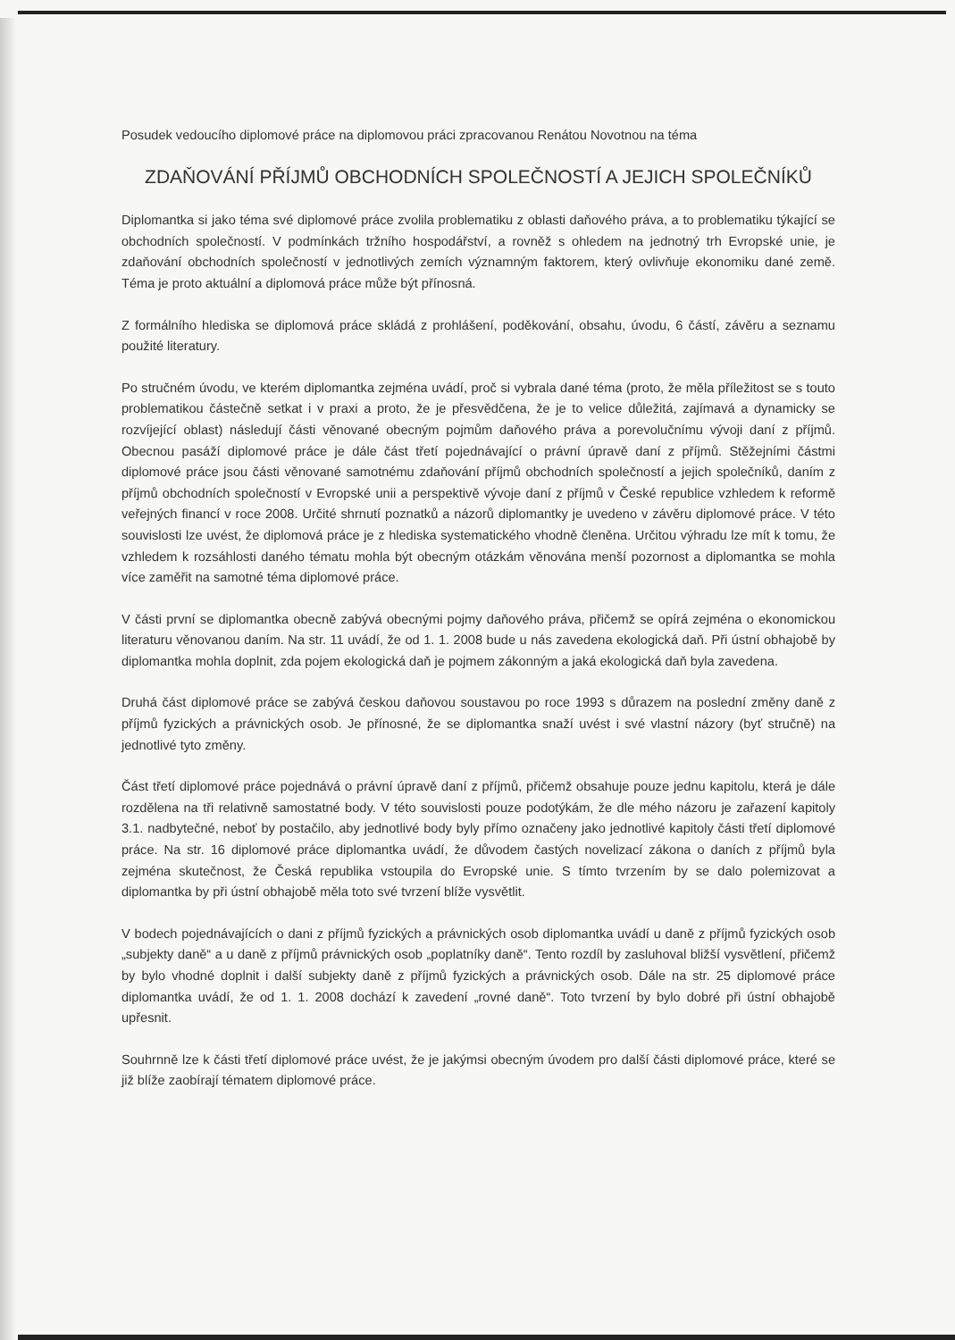Posudek vedoucího diplomové práce na diplomovou práci zpracovanou Renátou Novotnou na téma
ZDAŇOVÁNÍ PŘÍJMŮ OBCHODNÍCH SPOLEČNOSTÍ A JEJICH SPOLEČNÍKŮ
Diplomantka si jako téma své diplomové práce zvolila problematiku z oblasti daňového práva, a to problematiku týkající se obchodních společností. V podmínkách tržního hospodářství, a rovněž s ohledem na jednotný trh Evropské unie, je zdaňování obchodních společností v jednotlivých zemích významným faktorem, který ovlivňuje ekonomiku dané země. Téma je proto aktuální a diplomová práce může být přínosná.
Z formálního hlediska se diplomová práce skládá z prohlášení, poděkování, obsahu, úvodu, 6 částí, závěru a seznamu použité literatury.
Po stručném úvodu, ve kterém diplomantka zejména uvádí, proč si vybrala dané téma (proto, že měla příležitost se s touto problematikou částečně setkat i v praxi a proto, že je přesvědčena, že je to velice důležitá, zajímavá a dynamicky se rozvíjející oblast) následují části věnované obecným pojmům daňového práva a porevolučnímu vývoji daní z příjmů. Obecnou pasáží diplomové práce je dále část třetí pojednávající o právní úpravě daní z příjmů. Stěžejními částmi diplomové práce jsou části věnované samotnému zdaňování příjmů obchodních společností a jejich společníků, daním z příjmů obchodních společností v Evropské unii a perspektivě vývoje daní z příjmů v České republice vzhledem k reformě veřejných financí v roce 2008. Určité shrnutí poznatků a názorů diplomantky je uvedeno v závěru diplomové práce. V této souvislosti lze uvést, že diplomová práce je z hlediska systematického vhodně členěna. Určitou výhradu lze mít k tomu, že vzhledem k rozsáhlosti daného tématu mohla být obecným otázkám věnována menší pozornost a diplomantka se mohla více zaměřit na samotné téma diplomové práce.
V části první se diplomantka obecně zabývá obecnými pojmy daňového práva, přičemž se opírá zejména o ekonomickou literaturu věnovanou daním. Na str. 11 uvádí, že od 1. 1. 2008 bude u nás zavedena ekologická daň. Při ústní obhajobě by diplomantka mohla doplnit, zda pojem ekologická daň je pojmem zákonným a jaká ekologická daň byla zavedena.
Druhá část diplomové práce se zabývá českou daňovou soustavou po roce 1993 s důrazem na poslední změny daně z příjmů fyzických a právnických osob. Je přínosné, že se diplomantka snaží uvést i své vlastní názory (byť stručně) na jednotlivé tyto změny.
Část třetí diplomové práce pojednává o právní úpravě daní z příjmů, přičemž obsahuje pouze jednu kapitolu, která je dále rozdělena na tři relativně samostatné body. V této souvislosti pouze podotýkám, že dle mého názoru je zařazení kapitoly 3.1. nadbytečné, neboť by postačilo, aby jednotlivé body byly přímo označeny jako jednotlivé kapitoly části třetí diplomové práce. Na str. 16 diplomové práce diplomantka uvádí, že důvodem častých novelizací zákona o daních z příjmů byla zejména skutečnost, že Česká republika vstoupila do Evropské unie. S tímto tvrzením by se dalo polemizovat a diplomantka by při ústní obhajobě měla toto své tvrzení blíže vysvětlit.
V bodech pojednávajících o dani z příjmů fyzických a právnických osob diplomantka uvádí u daně z příjmů fyzických osob „subjekty daně“ a u daně z příjmů právnických osob „poplatníky daně“. Tento rozdíl by zasluhoval bližší vysvětlení, přičemž by bylo vhodné doplnit i další subjekty daně z příjmů fyzických a právnických osob. Dále na str. 25 diplomové práce diplomantka uvádí, že od 1. 1. 2008 dochází k zavedení „rovné daně“. Toto tvrzení by bylo dobré při ústní obhajobě upřesnit.
Souhrnně lze k části třetí diplomové práce uvést, že je jakýmsi obecným úvodem pro další části diplomové práce, které se již blíže zaobírají tématem diplomové práce.